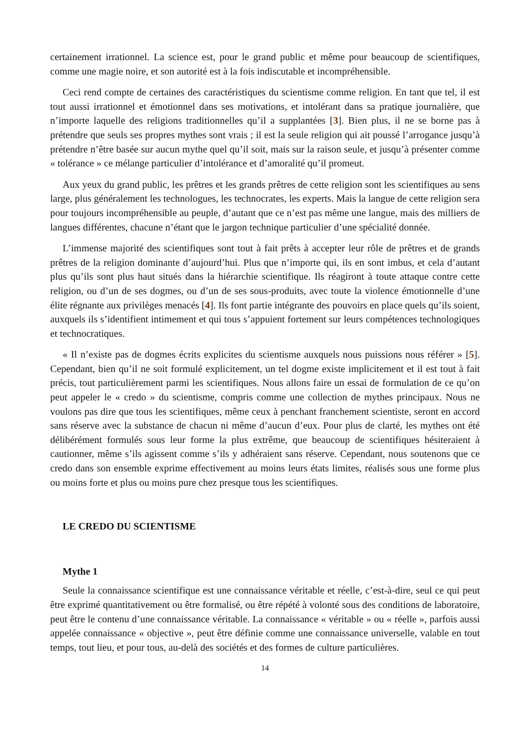certainement irrationnel. La science est, pour le grand public et même pour beaucoup de scientifiques, comme une magie noire, et son autorité est à la fois indiscutable et incompréhensible.
Ceci rend compte de certaines des caractéristiques du scientisme comme religion. En tant que tel, il est tout aussi irrationnel et émotionnel dans ses motivations, et intolérant dans sa pratique journalière, que n’importe laquelle des religions traditionnelles qu’il a supplantées [3]. Bien plus, il ne se borne pas à prétendre que seuls ses propres mythes sont vrais ; il est la seule religion qui ait poussé l’arrogance jusqu’à prétendre n’être basée sur aucun mythe quel qu’il soit, mais sur la raison seule, et jusqu’à présenter comme « tolérance » ce mélange particulier d’intolérance et d’amoralité qu’il promeut.
Aux yeux du grand public, les prêtres et les grands prêtres de cette religion sont les scientifiques au sens large, plus généralement les technologues, les technocrates, les experts. Mais la langue de cette religion sera pour toujours incompréhensible au peuple, d’autant que ce n’est pas même une langue, mais des milliers de langues différentes, chacune n’étant que le jargon technique particulier d’une spécialité donnée.
L’immense majorité des scientifiques sont tout à fait prêts à accepter leur rôle de prêtres et de grands prêtres de la religion dominante d’aujourd’hui. Plus que n’importe qui, ils en sont imbus, et cela d’autant plus qu’ils sont plus haut situés dans la hiérarchie scientifique. Ils réagiront à toute attaque contre cette religion, ou d’un de ses dogmes, ou d’un de ses sous-produits, avec toute la violence émotionnelle d’une élite régnante aux privilèges menacés [4]. Ils font partie intégrante des pouvoirs en place quels qu’ils soient, auxquels ils s’identifient intimement et qui tous s’appuient fortement sur leurs compétences technologiques et technocratiques.
« Il n’existe pas de dogmes écrits explicites du scientisme auxquels nous puissions nous référer » [5]. Cependant, bien qu’il ne soit formulé explicitement, un tel dogme existe implicitement et il est tout à fait précis, tout particulièrement parmi les scientifiques. Nous allons faire un essai de formulation de ce qu’on peut appeler le « credo » du scientisme, compris comme une collection de mythes principaux. Nous ne voulons pas dire que tous les scientifiques, même ceux à penchant franchement scientiste, seront en accord sans réserve avec la substance de chacun ni même d’aucun d’eux. Pour plus de clarté, les mythes ont été délibérément formulés sous leur forme la plus extrême, que beaucoup de scientifiques hésiteraient à cautionner, même s’ils agissent comme s’ils y adhéraient sans réserve. Cependant, nous soutenons que ce credo dans son ensemble exprime effectivement au moins leurs états limites, réalisés sous une forme plus ou moins forte et plus ou moins pure chez presque tous les scientifiques.
LE CREDO DU SCIENTISME
Mythe 1
Seule la connaissance scientifique est une connaissance véritable et réelle, c’est-à-dire, seul ce qui peut être exprimé quantitativement ou être formalisé, ou être répété à volonté sous des conditions de laboratoire, peut être le contenu d’une connaissance véritable. La connaissance « véritable » ou « réelle », parfois aussi appelée connaissance « objective », peut être définie comme une connaissance universelle, valable en tout temps, tout lieu, et pour tous, au-delà des sociétés et des formes de culture particulières.
14